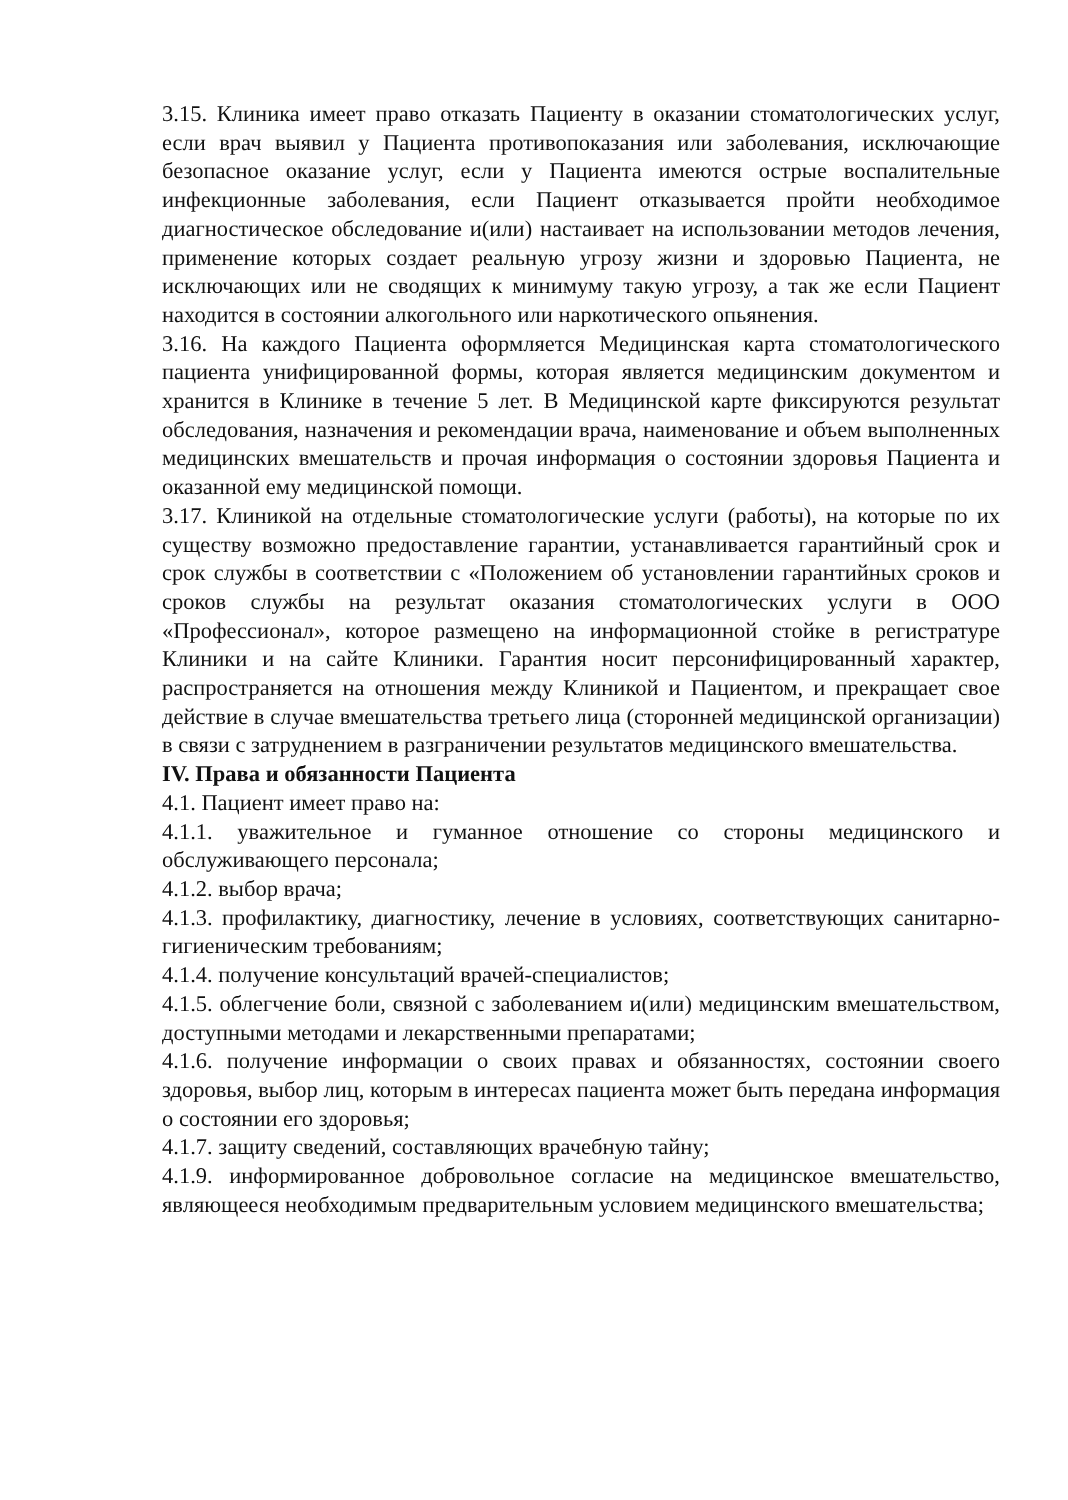3.15. Клиника имеет право отказать Пациенту в оказании стоматологических услуг, если врач выявил у Пациента противопоказания или заболевания, исключающие безопасное оказание услуг, если у Пациента имеются острые воспалительные инфекционные заболевания, если Пациент отказывается пройти необходимое диагностическое обследование и(или) настаивает на использовании методов лечения, применение которых создает реальную угрозу жизни и здоровью Пациента, не исключающих или не сводящих к минимуму такую угрозу, а так же если Пациент находится в состоянии алкогольного или наркотического опьянения.
3.16. На каждого Пациента оформляется Медицинская карта стоматологического пациента унифицированной формы, которая является медицинским документом и хранится в Клинике в течение 5 лет. В Медицинской карте фиксируются результат обследования, назначения и рекомендации врача, наименование и объем выполненных медицинских вмешательств и прочая информация о состоянии здоровья Пациента и оказанной ему медицинской помощи.
3.17. Клиникой на отдельные стоматологические услуги (работы), на которые по их существу возможно предоставление гарантии, устанавливается гарантийный срок и срок службы в соответствии с «Положением об установлении гарантийных сроков и сроков службы на результат оказания стоматологических услуги в ООО «Профессионал», которое размещено на информационной стойке в регистратуре Клиники и на сайте Клиники. Гарантия носит персонифицированный характер, распространяется на отношения между Клиникой и Пациентом, и прекращает свое действие в случае вмешательства третьего лица (сторонней медицинской организации) в связи с затруднением в разграничении результатов медицинского вмешательства.
IV. Права и обязанности Пациента
4.1. Пациент имеет право на:
4.1.1. уважительное и гуманное отношение со стороны медицинского и обслуживающего персонала;
4.1.2. выбор врача;
4.1.3. профилактику, диагностику, лечение в условиях, соответствующих санитарно-гигиеническим требованиям;
4.1.4. получение консультаций врачей-специалистов;
4.1.5. облегчение боли, связной с заболеванием и(или) медицинским вмешательством, доступными методами и лекарственными препаратами;
4.1.6. получение информации о своих правах и обязанностях, состоянии своего здоровья, выбор лиц, которым в интересах пациента может быть передана информация о состоянии его здоровья;
4.1.7. защиту сведений, составляющих врачебную тайну;
4.1.9. информированное добровольное согласие на медицинское вмешательство, являющееся необходимым предварительным условием медицинского вмешательства;